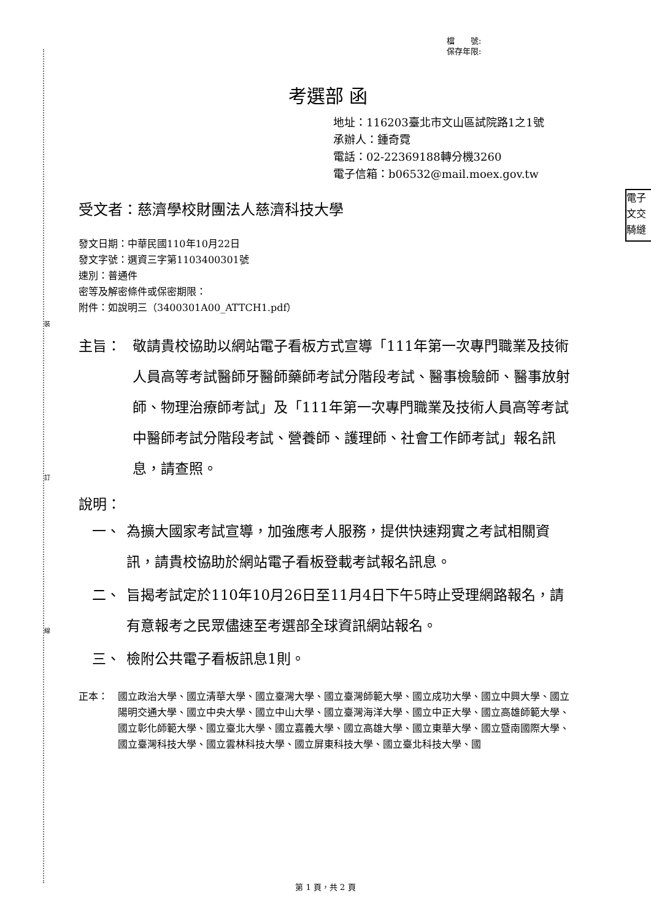裝
訂
線
電子
文交
騎縫
檔　　號:
保存年限:
考選部 函
地址：116203臺北市文山區試院路1之1號
承辦人：鍾奇霓
電話：02-22369188轉分機3260
電子信箱：b06532@mail.moex.gov.tw
受文者：慈濟學校財團法人慈濟科技大學
發文日期：中華民國110年10月22日
發文字號：選資三字第1103400301號
速別：普通件
密等及解密條件或保密期限：
附件：如說明三（3400301A00_ATTCH1.pdf）
主旨： 敬請貴校協助以網站電子看板方式宣導「111年第一次專門職業及技術人員高等考試醫師牙醫師藥師考試分階段考試、醫事檢驗師、醫事放射師、物理治療師考試」及「111年第一次專門職業及技術人員高等考試中醫師考試分階段考試、營養師、護理師、社會工作師考試」報名訊息，請查照。
說明：
一、 為擴大國家考試宣導，加強應考人服務，提供快速翔實之考試相關資訊，請貴校協助於網站電子看板登載考試報名訊息。
二、 旨揭考試定於110年10月26日至11月4日下午5時止受理網路報名，請有意報考之民眾儘速至考選部全球資訊網站報名。
三、 檢附公共電子看板訊息1則。
正本： 國立政治大學、國立清華大學、國立臺灣大學、國立臺灣師範大學、國立成功大學、國立中興大學、國立陽明交通大學、國立中央大學、國立中山大學、國立臺灣海洋大學、國立中正大學、國立高雄師範大學、國立彰化師範大學、國立臺北大學、國立嘉義大學、國立高雄大學、國立東華大學、國立暨南國際大學、國立臺灣科技大學、國立雲林科技大學、國立屏東科技大學、國立臺北科技大學、國
第 1 頁，共 2 頁